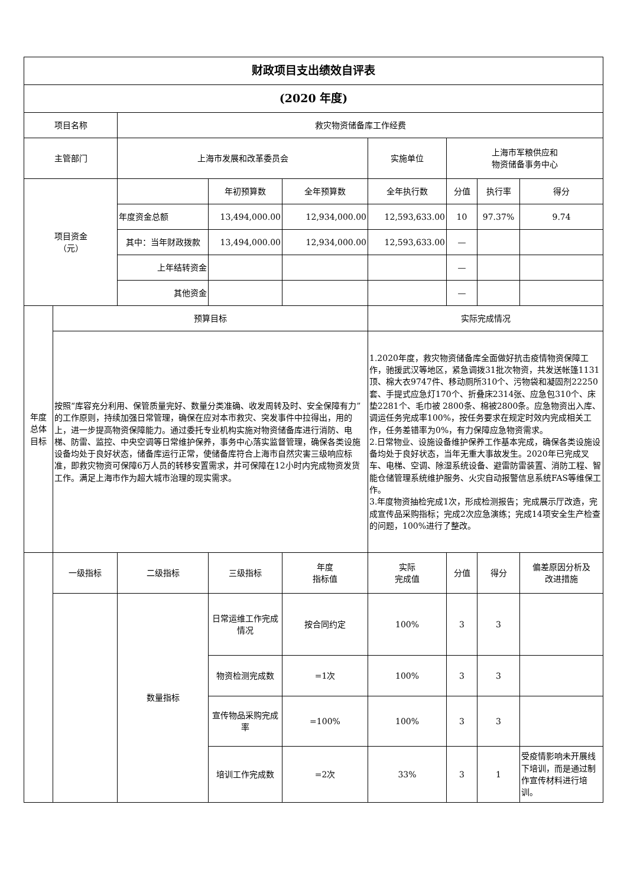| 财政项目支出绩效自评表 | | | | | | | | |
| (2020 年度) | | | | | | | | |
| 项目名称 | | 救灾物资储备库工作经费 | | | | | | |
| 主管部门 | | 上海市发展和改革委员会 | | | 实施单位 | 上海市军粮供应和 物资储备事务中心 | | |
| 项目资金 （元） | | | 年初预算数 | 全年预算数 | 全年执行数 | 分值 | 执行率 | 得分 |
| | | 年度资金总额 | 13,494,000.00 | 12,934,000.00 | 12,593,633.00 | 10 | 97.37% | 9.74 |
| | | 其中：当年财政拨款 | 13,494,000.00 | 12,934,000.00 | 12,593,633.00 | — | | |
| | | 上年结转资金 | | | | — | | |
| | | 其他资金 | | | | — | | |
| 年度 总体 目标 | 预算目标 | | | | 实际完成情况 | | | |
| | 按照“库容充分利用、保管质量完好、数量分类准确、收发周转及时、安全保障有力”的工作原则，持续加强日常管理，确保在应对本市救灾、突发事件中拉得出，用的上，进一步提高物资保障能力。通过委托专业机构实施对物资储备库进行消防、电梯、防雷、监控、中央空调等日常维护保养，事务中心落实监督管理，确保各类设施设备均处于良好状态，储备库运行正常，使储备库符合上海市自然灾害三级响应标准，即救灾物资可保障6万人员的转移安置需求，并可保障在12小时内完成物资发货工作。满足上海市作为超大城市治理的现实需求。 | | | | 1.2020年度，救灾物资储备库全面做好抗击疫情物资保障工作，驰援武汉等地区，紧急调拨31批次物资，共发送帐篷1131顶、棉大衣9747件、移动厕所310个、污物袋和凝固剂22250套、手提式应急灯170个、折叠床2314张、应急包310个、床垫2281个、毛巾被 2800条、棉被2800条。应急物资出入库、调运任务完成率100%，按任务要求在规定时效内完成相关工作，任务差错率为0%，有力保障应急物资需求。 2.日常物业、设施设备维护保养工作基本完成，确保各类设施设备均处于良好状态，当年无重大事故发生。2020年已完成叉车、电梯、空调、除湿系统设备、避雷防雷装置、消防工程、智能仓储管理系统维护服务、火灾自动报警信息系统FAS等维保工作。 3.年度物资抽检完成1次，形成检测报告；完成展示厅改造，完成宣传品采购指标；完成2次应急演练；完成14项安全生产检查的问题，100%进行了整改。 | | | |
| | 一级指标 | 二级指标 | 三级指标 | 年度 指标值 | 实际 完成值 | 分值 | 得分 | 偏差原因分析及 改进措施 |
| | | 数量指标 | 日常运维工作完成情况 | 按合同约定 | 100% | 3 | 3 | |
| | | | 物资检测完成数 | =1次 | 100% | 3 | 3 | |
| | | | 宣传物品采购完成率 | =100% | 100% | 3 | 3 | |
| | | | 培训工作完成数 | =2次 | 33% | 3 | 1 | 受疫情影响未开展线下培训，而是通过制作宣传材料进行培训。 |